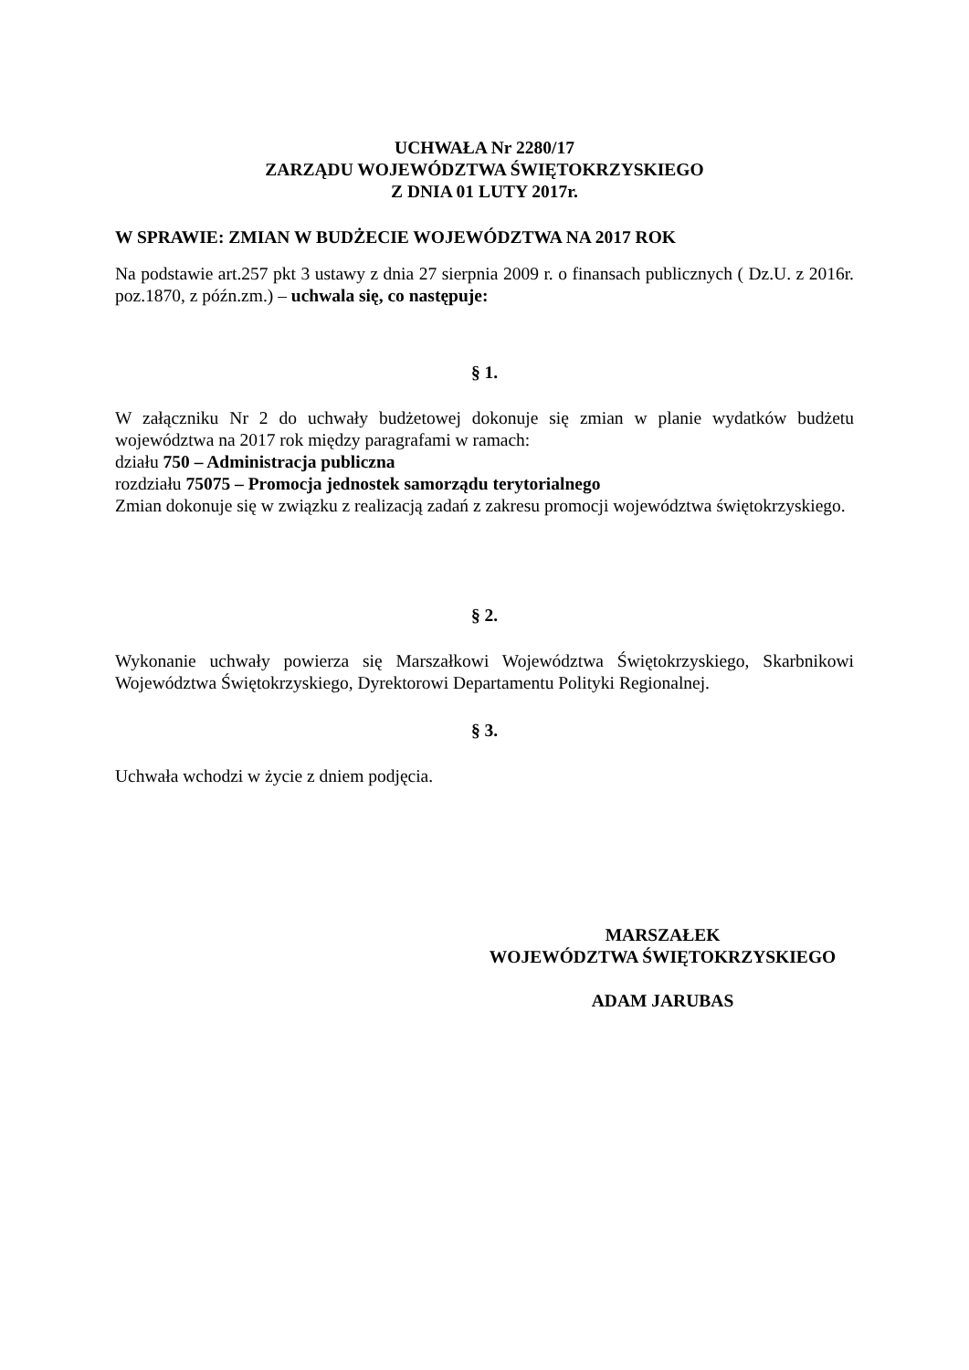UCHWAŁA Nr 2280/17
ZARZĄDU WOJEWÓDZTWA ŚWIĘTOKRZYSKIEGO
Z DNIA 01 LUTY 2017r.
W SPRAWIE: ZMIAN W BUDŻECIE WOJEWÓDZTWA NA 2017 ROK
Na podstawie art.257 pkt 3 ustawy z dnia 27 sierpnia 2009 r. o finansach publicznych ( Dz.U. z 2016r. poz.1870, z późn.zm.) – uchwala się, co następuje:
§ 1.
W załączniku Nr 2 do uchwały budżetowej dokonuje się zmian w planie wydatków budżetu województwa na 2017 rok między paragrafami w ramach:
działu 750 – Administracja publiczna
rozdziału 75075 – Promocja jednostek samorządu terytorialnego
Zmian dokonuje się w związku z realizacją zadań z zakresu promocji województwa świętokrzyskiego.
§ 2.
Wykonanie uchwały powierza się Marszałkowi Województwa Świętokrzyskiego, Skarbnikowi Województwa Świętokrzyskiego, Dyrektorowi Departamentu Polityki Regionalnej.
§ 3.
Uchwała wchodzi w życie z dniem podjęcia.
MARSZAŁEK
WOJEWÓDZTWA ŚWIĘTOKRZYSKIEGO
ADAM JARUBAS